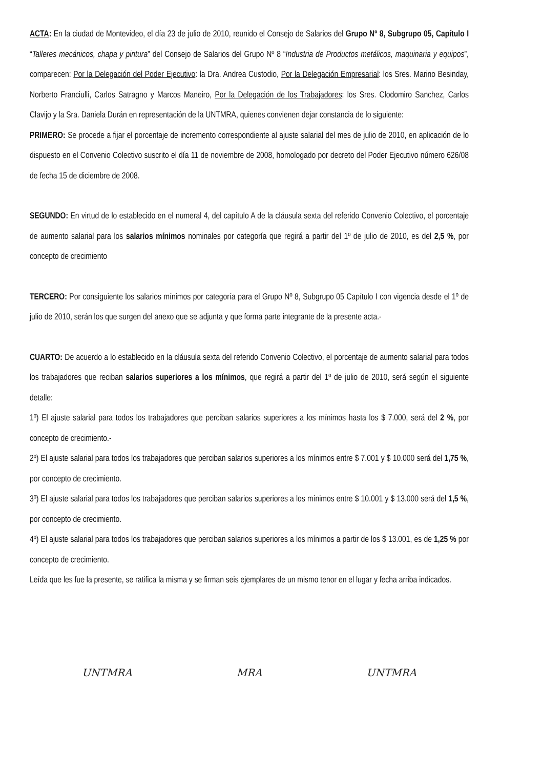ACTA: En la ciudad de Montevideo, el día 23 de julio de 2010, reunido el Consejo de Salarios del Grupo Nº 8, Subgrupo 05, Capítulo I “Talleres mecánicos, chapa y pintura” del Consejo de Salarios del Grupo Nº 8 “Industria de Productos metálicos, maquinaria y equipos”, comparecen: Por la Delegación del Poder Ejecutivo: la Dra. Andrea Custodio, Por la Delegación Empresarial: los Sres. Marino Besinday, Norberto Franciulli, Carlos Satragno y Marcos Maneiro, Por la Delegación de los Trabajadores: los Sres. Clodomiro Sanchez, Carlos Clavijo y la Sra. Daniela Durán en representación de la UNTMRA, quienes convienen dejar constancia de lo siguiente:
PRIMERO: Se procede a fijar el porcentaje de incremento correspondiente al ajuste salarial del mes de julio de 2010, en aplicación de lo dispuesto en el Convenio Colectivo suscrito el día 11 de noviembre de 2008, homologado por decreto del Poder Ejecutivo número 626/08 de fecha 15 de diciembre de 2008.
SEGUNDO: En virtud de lo establecido en el numeral 4, del capítulo A de la cláusula sexta del referido Convenio Colectivo, el porcentaje de aumento salarial para los salarios mínimos nominales por categoría que regirá a partir del 1º de julio de 2010, es del 2,5 %, por concepto de crecimiento
TERCERO: Por consiguiente los salarios mínimos por categoría para el Grupo Nº 8, Subgrupo 05 Capítulo I con vigencia desde el 1º de julio de 2010, serán los que surgen del anexo que se adjunta y que forma parte integrante de la presente acta.-
CUARTO: De acuerdo a lo establecido en la cláusula sexta del referido Convenio Colectivo, el porcentaje de aumento salarial para todos los trabajadores que reciban salarios superiores a los mínimos, que regirá a partir del 1º de julio de 2010, será según el siguiente detalle:
1º) El ajuste salarial para todos los trabajadores que perciban salarios superiores a los mínimos hasta los $ 7.000, será del 2 %, por concepto de crecimiento.-
2º) El ajuste salarial para todos los trabajadores que perciban salarios superiores a los mínimos entre $ 7.001 y $ 10.000 será del 1,75 %, por concepto de crecimiento.
3º) El ajuste salarial para todos los trabajadores que perciban salarios superiores a los mínimos entre $ 10.001 y $ 13.000 será del 1,5 %, por concepto de crecimiento.
4º) El ajuste salarial para todos los trabajadores que perciban salarios superiores a los mínimos a partir de los $ 13.001, es de 1,25 % por concepto de crecimiento.
Leída que les fue la presente, se ratifica la misma y se firman seis ejemplares de un mismo tenor en el lugar y fecha arriba indicados.
UNTMRA MRA UNTMRA